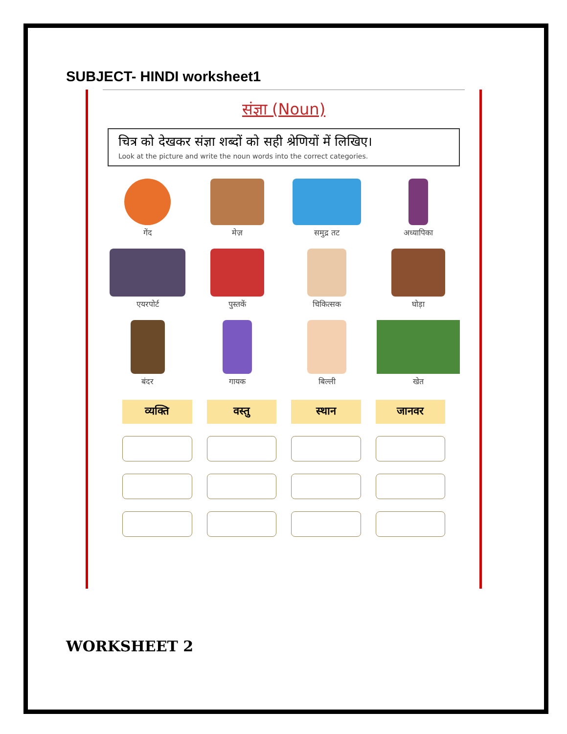SUBJECT- HINDI worksheet1
संज्ञा (Noun)
चित्र को देखकर संज्ञा शब्दों को सही श्रेणियों में लिखिए।
Look at the picture and write the noun words into the correct categories.
गेंद
मेज़
समुद्र तट
अध्यापिका
एयरपोर्ट
पुस्तकें
चिकित्सक
घोड़ा
बंदर
गायक
बिल्ली
खेत
व्यक्ति
वस्तु
स्थान
जानवर
WORKSHEET 2